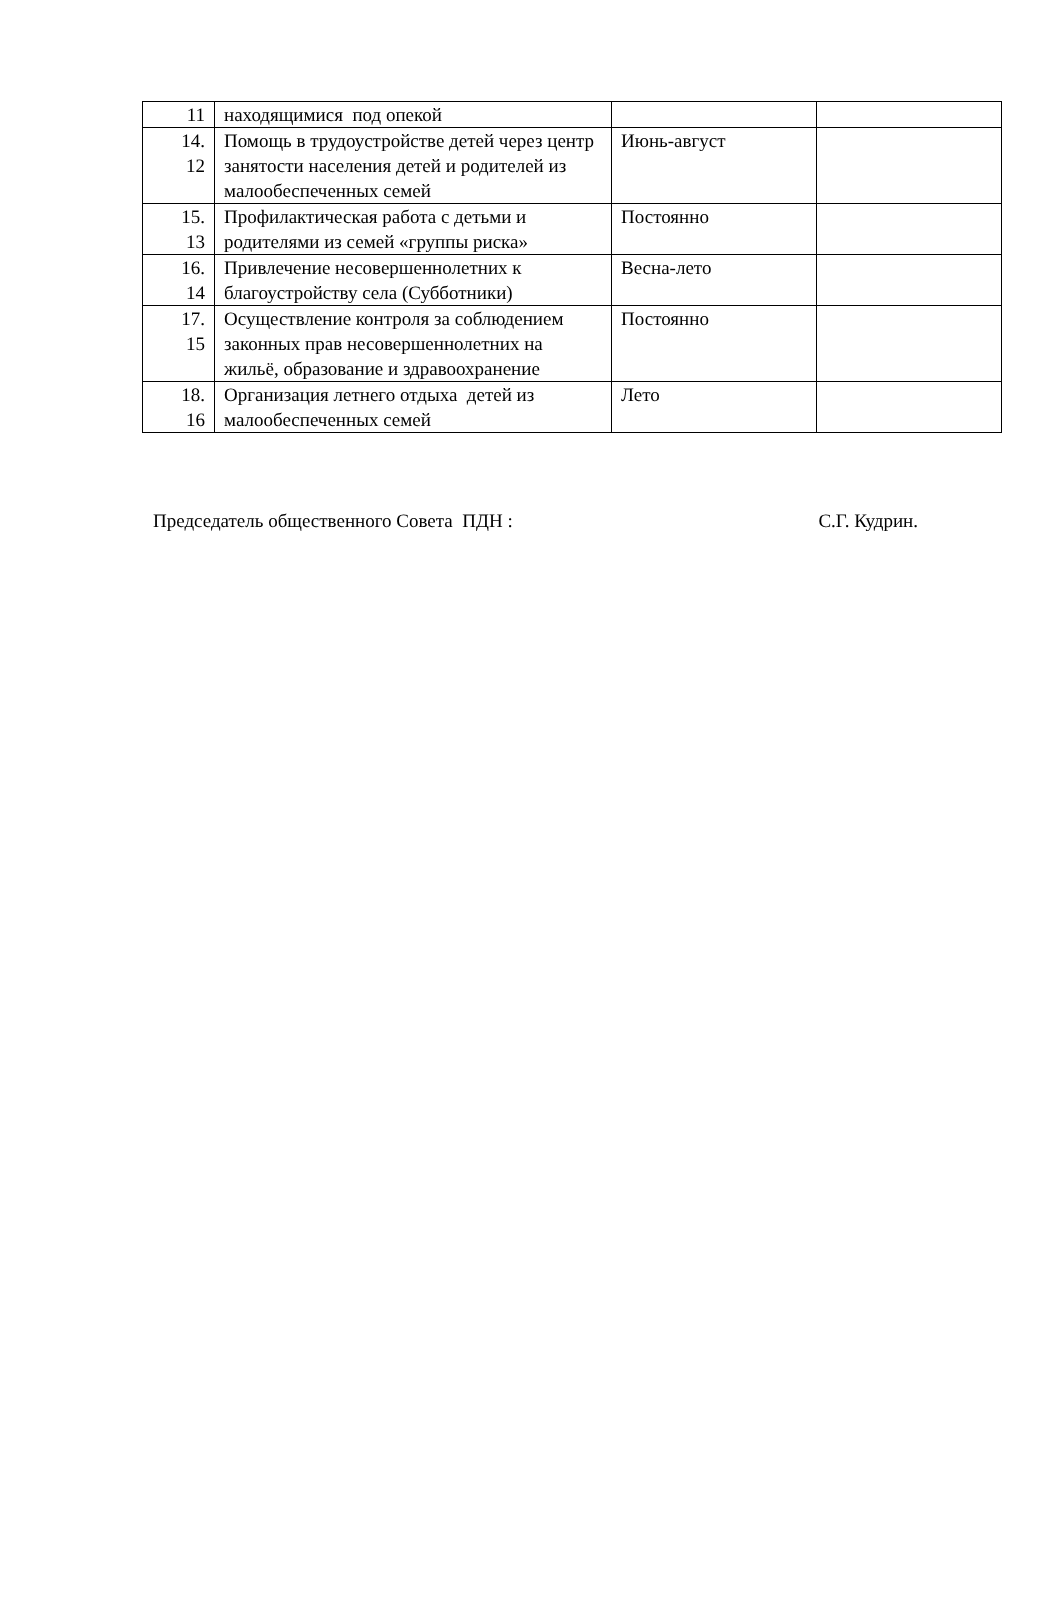| 11 | находящимися под опекой | | |
| 14. 12 | Помощь в трудоустройстве детей через центр занятости населения детей и родителей из малообеспеченных семей | Июнь-август | |
| 15. 13 | Профилактическая работа с детьми и родителями из семей «группы риска» | Постоянно | |
| 16. 14 | Привлечение несовершеннолетних к благоустройству села (Субботники) | Весна-лето | |
| 17. 15 | Осуществление контроля за соблюдением законных прав несовершеннолетних на жильё, образование и здравоохранение | Постоянно | |
| 18. 16 | Организация летнего отдыха детей из малообеспеченных семей | Лето | |
Председатель общественного Совета ПДН : С.Г. Кудрин.